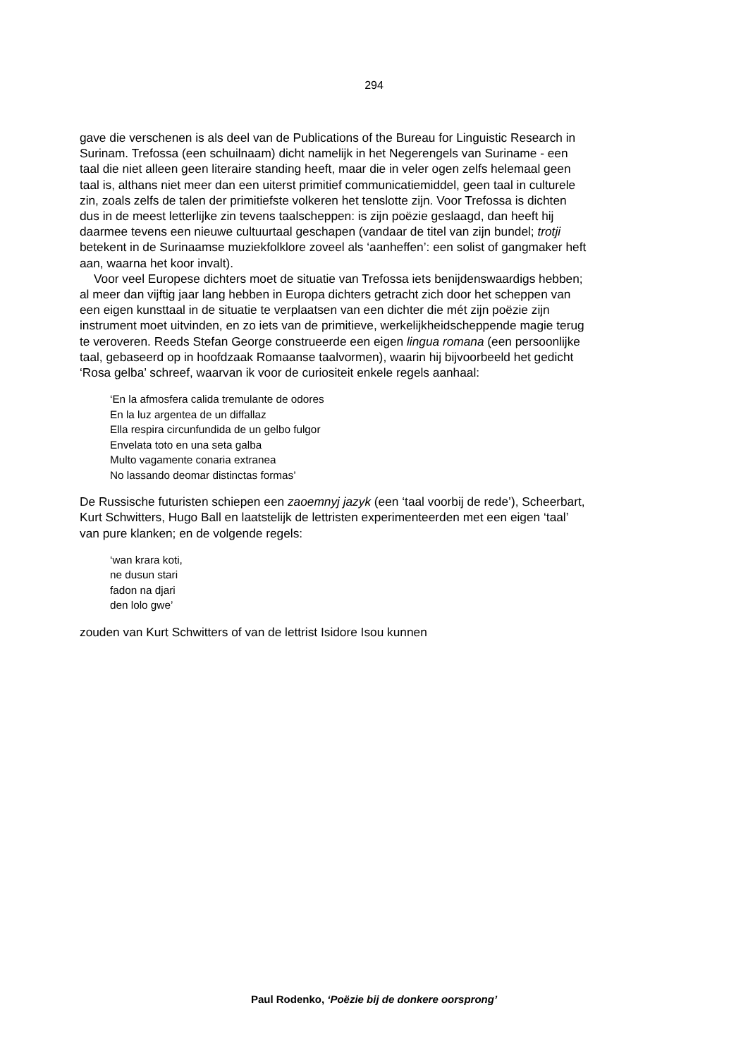294
gave die verschenen is als deel van de Publications of the Bureau for Linguistic Research in Surinam. Trefossa (een schuilnaam) dicht namelijk in het Negerengels van Suriname - een taal die niet alleen geen literaire standing heeft, maar die in veler ogen zelfs helemaal geen taal is, althans niet meer dan een uiterst primitief communicatiemiddel, geen taal in culturele zin, zoals zelfs de talen der primitiefste volkeren het tenslotte zijn. Voor Trefossa is dichten dus in de meest letterlijke zin tevens taalscheppen: is zijn poëzie geslaagd, dan heeft hij daarmee tevens een nieuwe cultuurtaal geschapen (vandaar de titel van zijn bundel; trotji betekent in de Surinaamse muziekfolklore zoveel als ‘aanheffen’: een solist of gangmaker heft aan, waarna het koor invalt).
Voor veel Europese dichters moet de situatie van Trefossa iets benijdenswaardigs hebben; al meer dan vijftig jaar lang hebben in Europa dichters getracht zich door het scheppen van een eigen kunsttaal in de situatie te verplaatsen van een dichter die mét zijn poëzie zijn instrument moet uitvinden, en zo iets van de primitieve, werkelijkheidscheppende magie terug te veroveren. Reeds Stefan George construeerde een eigen lingua romana (een persoonlijke taal, gebaseerd op in hoofdzaak Romaanse taalvormen), waarin hij bijvoorbeeld het gedicht ‘Rosa gelba’ schreef, waarvan ik voor de curiositeit enkele regels aanhaal:
‘En la afmosfera calida tremulante de odores
En la luz argentea de un diffallaz
Ella respira circunfundida de un gelbo fulgor
Envelata toto en una seta galba
Multo vagamente conaria extranea
No lassando deomar distinctas formas’
De Russische futuristen schiepen een zaoemnyj jazyk (een ‘taal voorbij de rede’), Scheerbart, Kurt Schwitters, Hugo Ball en laatstelijk de lettristen experimenteerden met een eigen ‘taal’ van pure klanken; en de volgende regels:
‘wan krara koti,
ne dusun stari
fadon na djari
den lolo gwe’
zouden van Kurt Schwitters of van de lettrist Isidore Isou kunnen
Paul Rodenko, ‘Poëzie bij de donkere oorsprong’